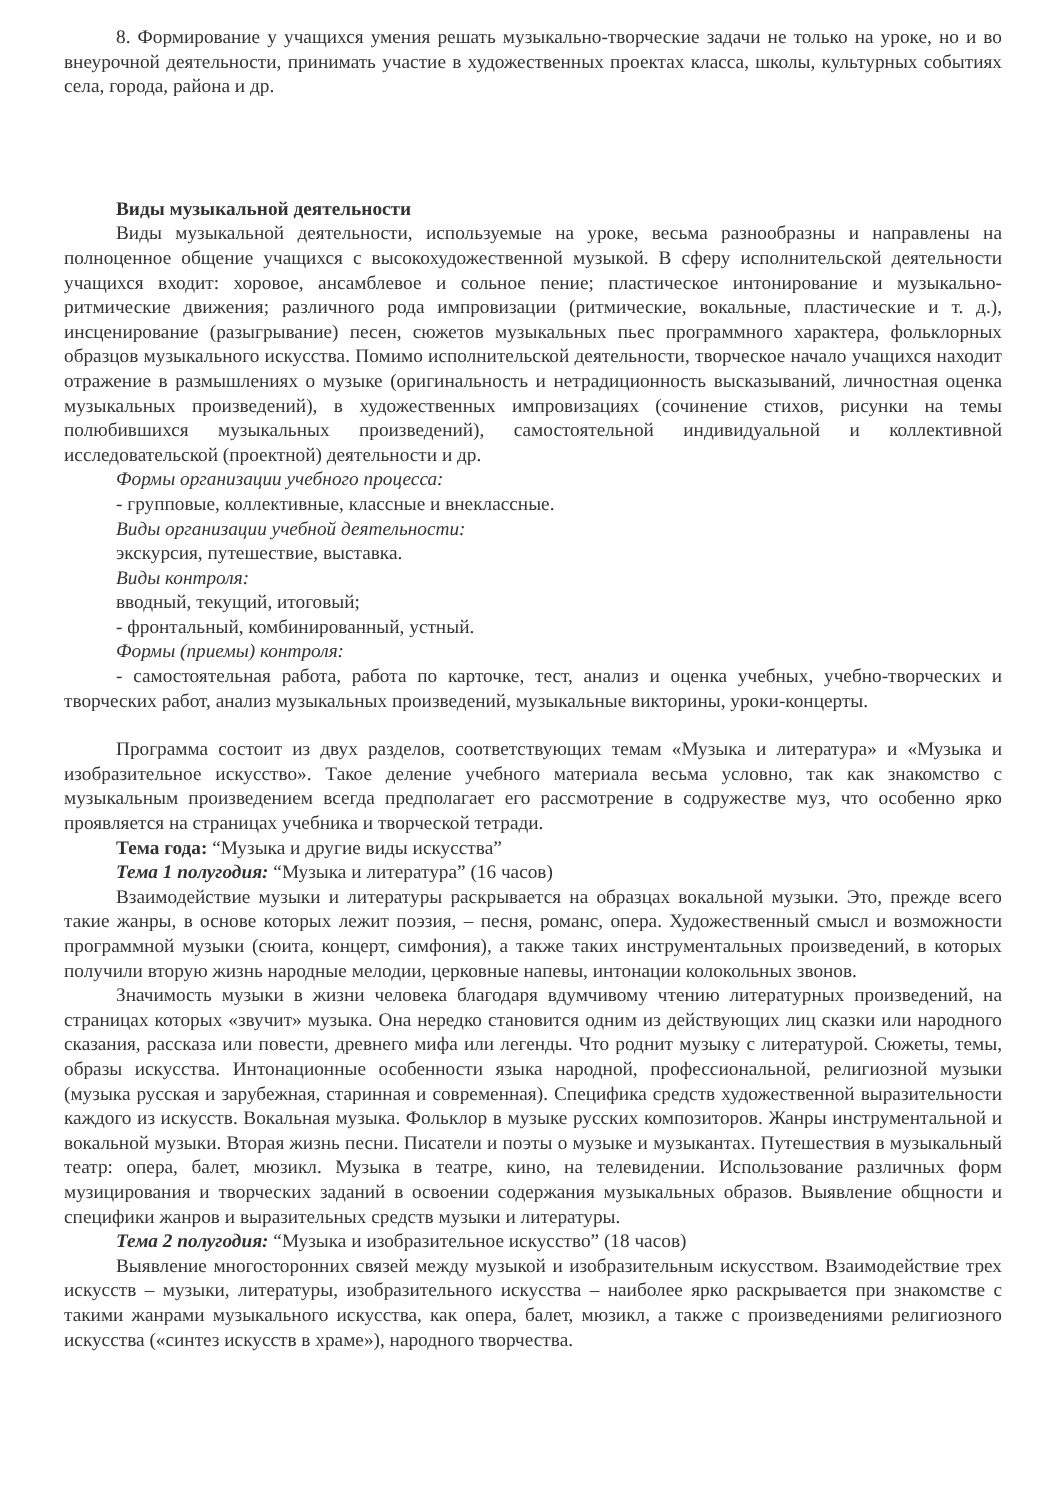8. Формирование у учащихся умения решать музыкально-творческие задачи не только на уроке, но и во внеурочной деятельности, принимать участие в художественных проектах класса, школы, культурных событиях села, города, района и др.
Виды музыкальной деятельности
Виды музыкальной деятельности, используемые на уроке, весьма разнообразны и направлены на полноценное общение учащихся с высокохудожественной музыкой. В сферу исполнительской деятельности учащихся входит: хоровое, ансамблевое и сольное пение; пластическое интонирование и музыкально-ритмические движения; различного рода импровизации (ритмические, вокальные, пластические и т. д.), инсценирование (разыгрывание) песен, сюжетов музыкальных пьес программного характера, фольклорных образцов музыкального искусства. Помимо исполнительской деятельности, творческое начало учащихся находит отражение в размышлениях о музыке (оригинальность и нетрадиционность высказываний, личностная оценка музыкальных произведений), в художественных импровизациях (сочинение стихов, рисунки на темы полюбившихся музыкальных произведений), самостоятельной индивидуальной и коллективной исследовательской (проектной) деятельности и др.
Формы организации учебного процесса:
- групповые, коллективные, классные и внеклассные.
Виды организации учебной деятельности:
экскурсия, путешествие, выставка.
Виды контроля:
вводный, текущий, итоговый;
- фронтальный, комбинированный, устный.
Формы (приемы) контроля:
- самостоятельная работа, работа по карточке, тест, анализ и оценка учебных, учебно-творческих и творческих работ, анализ музыкальных произведений, музыкальные викторины, уроки-концерты.
Программа состоит из двух разделов, соответствующих темам «Музыка и литература» и «Музыка и изобразительное искусство». Такое деление учебного материала весьма условно, так как знакомство с музыкальным произведением всегда предполагает его рассмотрение в содружестве муз, что особенно ярко проявляется на страницах учебника и творческой тетради.
Тема года: “Музыка и другие виды искусства”
Тема 1 полугодия: “Музыка и литература” (16 часов)
Взаимодействие музыки и литературы раскрывается на образцах вокальной музыки. Это, прежде всего такие жанры, в основе которых лежит поэзия, – песня, романс, опера. Художественный смысл и возможности программной музыки (сюита, концерт, симфония), а также таких инструментальных произведений, в которых получили вторую жизнь народные мелодии, церковные напевы, интонации колокольных звонов.
Значимость музыки в жизни человека благодаря вдумчивому чтению литературных произведений, на страницах которых «звучит» музыка. Она нередко становится одним из действующих лиц сказки или народного сказания, рассказа или повести, древнего мифа или легенды. Что роднит музыку с литературой. Сюжеты, темы, образы искусства. Интонационные особенности языка народной, профессиональной, религиозной музыки (музыка русская и зарубежная, старинная и современная). Специфика средств художественной выразительности каждого из искусств. Вокальная музыка. Фольклор в музыке русских композиторов. Жанры инструментальной и вокальной музыки. Вторая жизнь песни. Писатели и поэты о музыке и музыкантах. Путешествия в музыкальный театр: опера, балет, мюзикл. Музыка в театре, кино, на телевидении. Использование различных форм музицирования и творческих заданий в освоении содержания музыкальных образов. Выявление общности и специфики жанров и выразительных средств музыки и литературы.
Тема 2 полугодия: “Музыка и изобразительное искусство” (18 часов)
Выявление многосторонних связей между музыкой и изобразительным искусством. Взаимодействие трех искусств – музыки, литературы, изобразительного искусства – наиболее ярко раскрывается при знакомстве с такими жанрами музыкального искусства, как опера, балет, мюзикл, а также с произведениями религиозного искусства («синтез искусств в храме»), народного творчества.